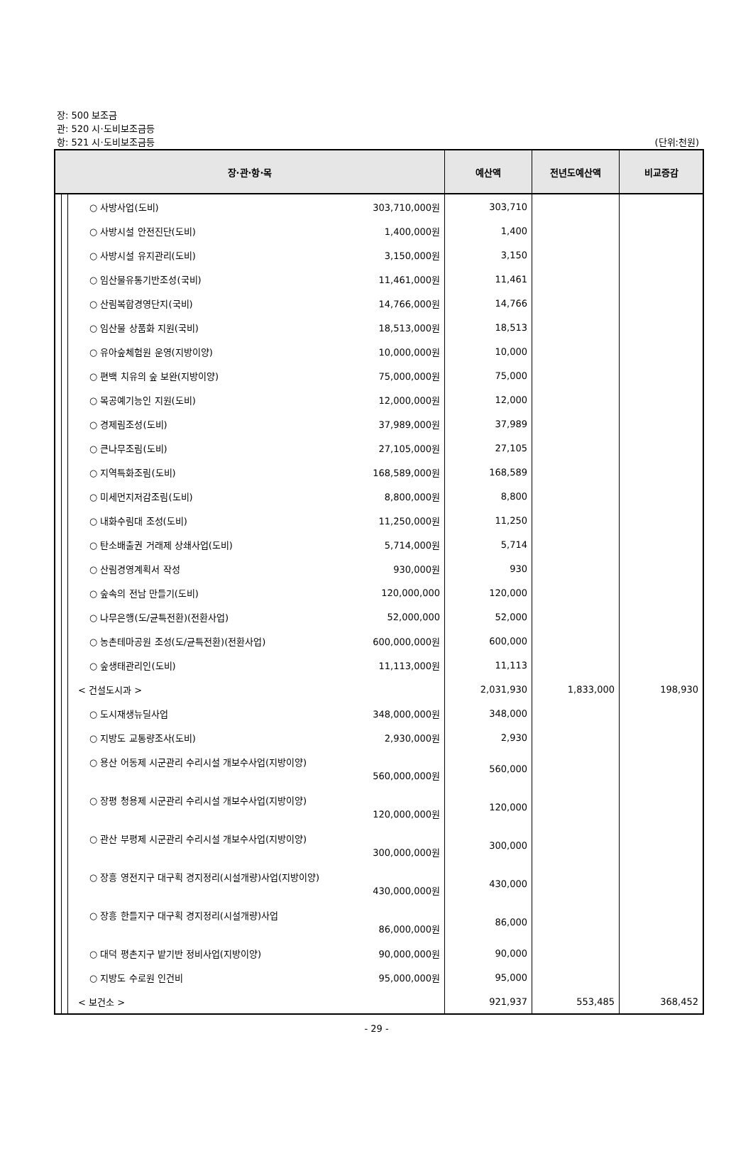장: 500 보조금
관: 520 시·도비보조금등
항: 521 시·도비보조금등
(단위:천원)
| 장·관·항·목 | | | | | 예산액 | 전년도예산액 | 비교증감 |
| --- | --- | --- | --- | --- | --- | --- | --- |
| | | | ○ 사방사업(도비) | 303,710,000원 | 303,710 | | |
| | | | ○ 사방시설 안전진단(도비) | 1,400,000원 | 1,400 | | |
| | | | ○ 사방시설 유지관리(도비) | 3,150,000원 | 3,150 | | |
| | | | ○ 임산물유통기반조성(국비) | 11,461,000원 | 11,461 | | |
| | | | ○ 산림복합경영단지(국비) | 14,766,000원 | 14,766 | | |
| | | | ○ 임산물 상품화 지원(국비) | 18,513,000원 | 18,513 | | |
| | | | ○ 유아숲체험원 운영(지방이양) | 10,000,000원 | 10,000 | | |
| | | | ○ 편백 치유의 숲 보완(지방이양) | 75,000,000원 | 75,000 | | |
| | | | ○ 목공예기능인 지원(도비) | 12,000,000원 | 12,000 | | |
| | | | ○ 경제림조성(도비) | 37,989,000원 | 37,989 | | |
| | | | ○ 큰나무조림(도비) | 27,105,000원 | 27,105 | | |
| | | | ○ 지역특화조림(도비) | 168,589,000원 | 168,589 | | |
| | | | ○ 미세먼지저감조림(도비) | 8,800,000원 | 8,800 | | |
| | | | ○ 내화수림대 조성(도비) | 11,250,000원 | 11,250 | | |
| | | | ○ 탄소배출권 거래제 상쇄사업(도비) | 5,714,000원 | 5,714 | | |
| | | | ○ 산림경영계획서 작성 | 930,000원 | 930 | | |
| | | | ○ 숲속의 전남 만들기(도비) | 120,000,000 | 120,000 | | |
| | | | ○ 나무은행(도/균특전환)(전환사업) | 52,000,000 | 52,000 | | |
| | | | ○ 농촌테마공원 조성(도/균특전환)(전환사업) | 600,000,000원 | 600,000 | | |
| | | | ○ 숲생태관리인(도비) | 11,113,000원 | 11,113 | | |
| | | | < 건설도시과 > | | 2,031,930 | 1,833,000 | 198,930 |
| | | | ○ 도시재생뉴딜사업 | 348,000,000원 | 348,000 | | |
| | | | ○ 지방도 교통량조사(도비) | 2,930,000원 | 2,930 | | |
| | | | ○ 용산 어동제 시군관리 수리시설 개보수사업(지방이양) 560,000,000원 | | 560,000 | | |
| | | | ○ 장평 청용제 시군관리 수리시설 개보수사업(지방이양) 120,000,000원 | | 120,000 | | |
| | | | ○ 관산 부평제 시군관리 수리시설 개보수사업(지방이양) 300,000,000원 | | 300,000 | | |
| | | | ○ 장흥 영전지구 대구획 경지정리(시설개량)사업(지방이양) 430,000,000원 | | 430,000 | | |
| | | | ○ 장흥 한들지구 대구획 경지정리(시설개량)사업 86,000,000원 | | 86,000 | | |
| | | | ○ 대덕 평촌지구 밭기반 정비사업(지방이양) | 90,000,000원 | 90,000 | | |
| | | | ○ 지방도 수로원 인건비 | 95,000,000원 | 95,000 | | |
| | | | < 보건소 > | | 921,937 | 553,485 | 368,452 |
- 29 -